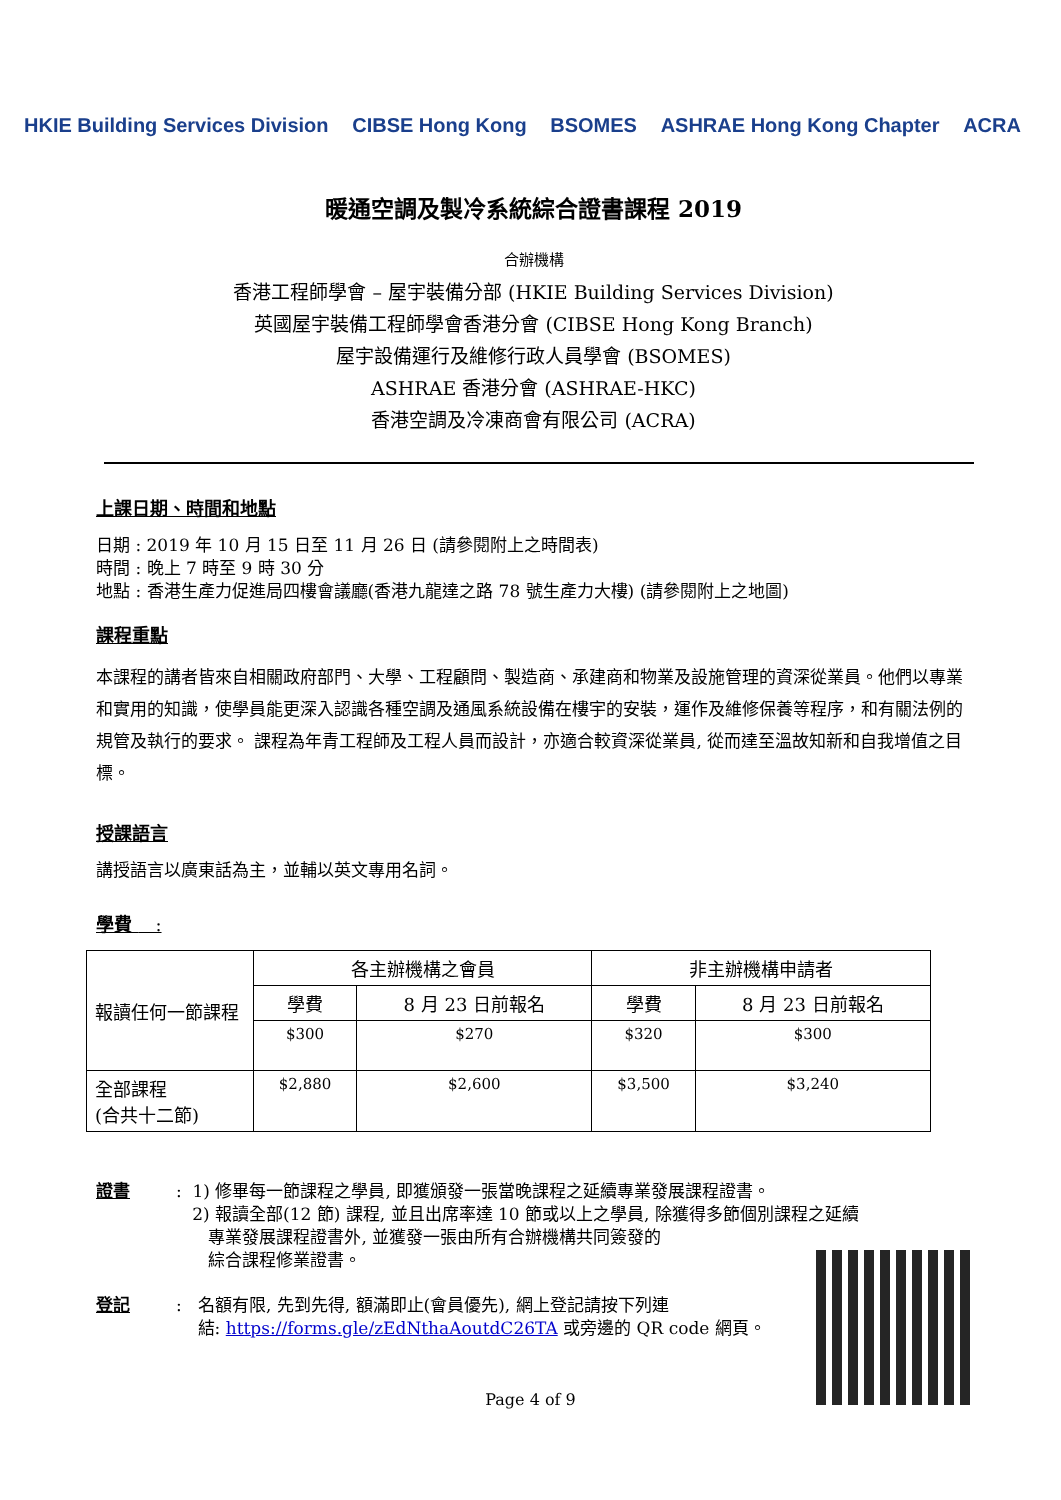HKIE Building Services Division CIBSE Hong Kong BSOMES ASHRAE Hong Kong Chapter ACRA
暖通空調及製冷系統綜合證書課程 2019
合辦機構
香港工程師學會 – 屋宇裝備分部 (HKIE Building Services Division)
英國屋宇裝備工程師學會香港分會 (CIBSE Hong Kong Branch)
屋宇設備運行及維修行政人員學會 (BSOMES)
ASHRAE 香港分會 (ASHRAE-HKC)
香港空調及冷凍商會有限公司 (ACRA)
上課日期、時間和地點
日期 : 2019 年 10 月 15 日至 11 月 26 日 (請參閱附上之時間表)
時間 : 晚上 7 時至 9 時 30 分
地點 : 香港生產力促進局四樓會議廳(香港九龍達之路 78 號生產力大樓) (請參閱附上之地圖)
課程重點
本課程的講者皆來自相關政府部門、大學、工程顧問、製造商、承建商和物業及設施管理的資深從業員。他們以專業和實用的知識，使學員能更深入認識各種空調及通風系統設備在樓宇的安裝，運作及維修保養等程序，和有關法例的規管及執行的要求。 課程為年青工程師及工程人員而設計，亦適合較資深從業員, 從而達至溫故知新和自我增值之目標。
授課語言
講授語言以廣東話為主，並輔以英文專用名詞。
學費 :
| 報讀任何一節課程 | 各主辦機構之會員 | | 非主辦機構申請者 | |
| | 學費 | 8 月 23 日前報名 | 學費 | 8 月 23 日前報名 |
| | $300 | $270 | $320 | $300 |
| 全部課程 (合共十二節) | $2,880 | $2,600 | $3,500 | $3,240 |
證書: 1) 修畢每一節課程之學員, 即獲頒發一張當晚課程之延續專業發展課程證書。
2) 報讀全部(12 節) 課程, 並且出席率達 10 節或以上之學員, 除獲得多節個別課程之延續
專業發展課程證書外, 並獲發一張由所有合辦機構共同簽發的
綜合課程修業證書。
登記: 名額有限, 先到先得, 額滿即止(會員優先), 網上登記請按下列連
結: https://forms.gle/zEdNthaAoutdC26TA 或旁邊的 QR code 網頁。
Page 4 of 9